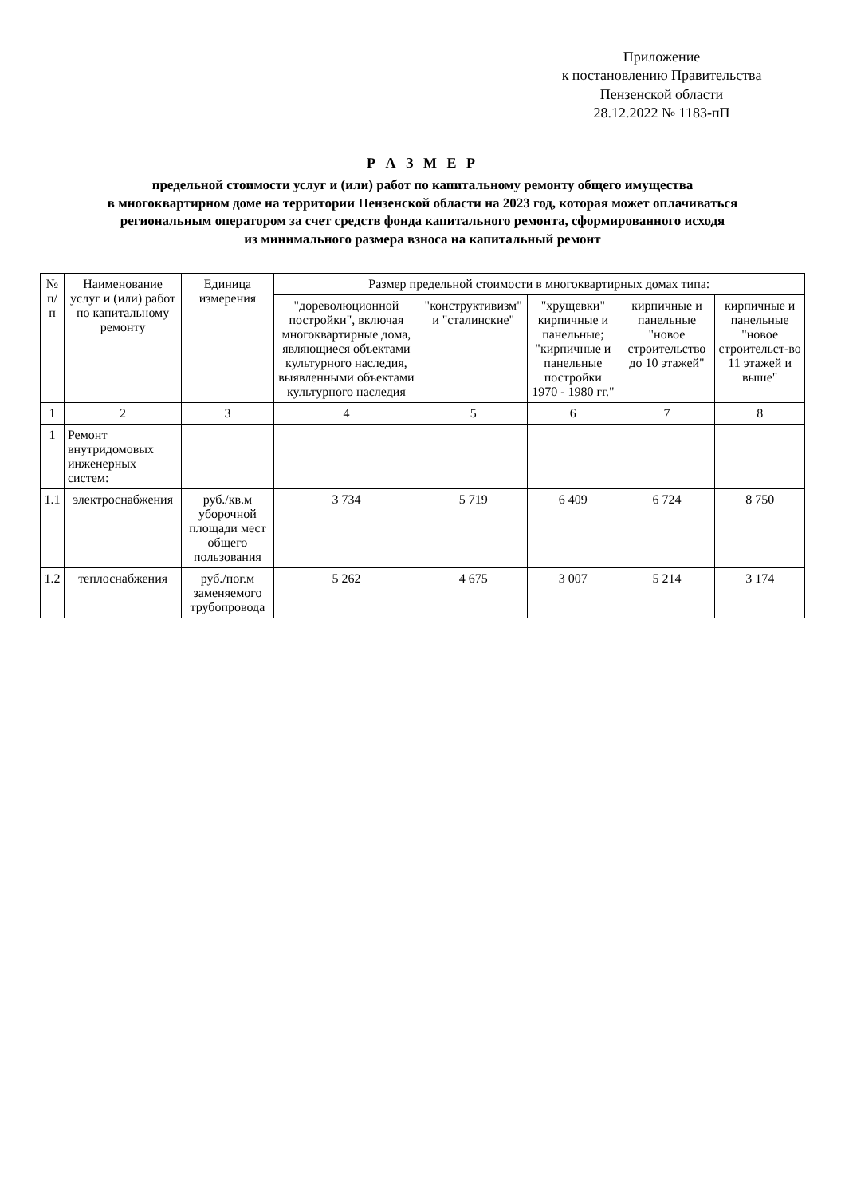Приложение
к постановлению Правительства
Пензенской области
28.12.2022 № 1183-пП
Р А З М Е Р
предельной стоимости услуг и (или) работ по капитальному ремонту общего имущества
в многоквартирном доме на территории Пензенской области на 2023 год, которая может оплачиваться
региональным оператором за счет средств фонда капитального ремонта, сформированного исходя
из минимального размера взноса на капитальный ремонт
| № п/п | Наименование услуг и (или) работ по капитальному ремонту | Единица измерения | Размер предельной стоимости в многоквартирных домах типа: | | | | |
| --- | --- | --- | --- | --- | --- | --- | --- |
| | | | "дореволюционной постройки", включая многоквартирные дома, являющиеся объектами культурного наследия, выявленными объектами культурного наследия | "конструктивизм" и "сталинские" | "хрущевки" кирпичные и панельные; "кирпичные и панельные постройки 1970 - 1980 гг." | кирпичные и панельные "новое строительство до 10 этажей" | кирпичные и панельные "новое строительст-во 11 этажей и выше" |
| 1 | 2 | 3 | 4 | 5 | 6 | 7 | 8 |
| 1 | Ремонт внутридомовых инженерных систем: | | | | | | |
| 1.1 | электроснабжения | руб./кв.м уборочной площади мест общего пользования | 3 734 | 5 719 | 6 409 | 6 724 | 8 750 |
| 1.2 | теплоснабжения | руб./пог.м заменяемого трубопровода | 5 262 | 4 675 | 3 007 | 5 214 | 3 174 |